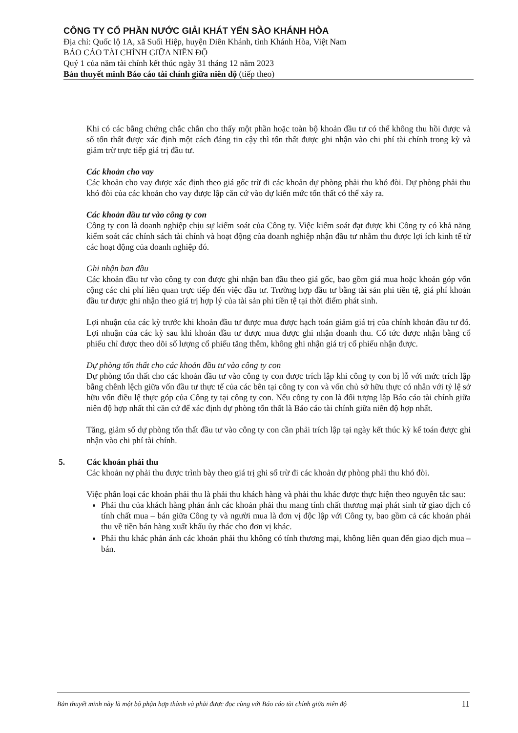CÔNG TY CỔ PHẦN NƯỚC GIẢI KHÁT YẾN SÀO KHÁNH HÒA
Địa chỉ: Quốc lộ 1A, xã Suối Hiệp, huyện Diên Khánh, tỉnh Khánh Hòa, Việt Nam
BÁO CÁO TÀI CHÍNH GIỮA NIÊN ĐỘ
Quý 1 của năm tài chính kết thúc ngày 31 tháng 12 năm 2023
Bản thuyết minh Báo cáo tài chính giữa niên độ (tiếp theo)
Khi có các bằng chứng chắc chắn cho thấy một phần hoặc toàn bộ khoản đầu tư có thể không thu hồi được và số tổn thất được xác định một cách đáng tin cậy thì tổn thất được ghi nhận vào chi phí tài chính trong kỳ và giảm trừ trực tiếp giá trị đầu tư.
Các khoản cho vay
Các khoản cho vay được xác định theo giá gốc trừ đi các khoản dự phòng phải thu khó đòi. Dự phòng phải thu khó đòi của các khoản cho vay được lập căn cứ vào dự kiến mức tổn thất có thể xảy ra.
Các khoản đầu tư vào công ty con
Công ty con là doanh nghiệp chịu sự kiểm soát của Công ty. Việc kiểm soát đạt được khi Công ty có khả năng kiểm soát các chính sách tài chính và hoạt động của doanh nghiệp nhận đầu tư nhằm thu được lợi ích kinh tế từ các hoạt động của doanh nghiệp đó.
Ghi nhận ban đầu
Các khoản đầu tư vào công ty con được ghi nhận ban đầu theo giá gốc, bao gồm giá mua hoặc khoản góp vốn cộng các chi phí liên quan trực tiếp đến việc đầu tư. Trường hợp đầu tư bằng tài sản phi tiền tệ, giá phí khoản đầu tư được ghi nhận theo giá trị hợp lý của tài sản phi tiền tệ tại thời điểm phát sinh.
Lợi nhuận của các kỳ trước khi khoản đầu tư được mua được hạch toán giảm giá trị của chính khoản đầu tư đó. Lợi nhuận của các kỳ sau khi khoản đầu tư được mua được ghi nhận doanh thu. Cổ tức được nhận bằng cổ phiếu chỉ được theo dõi số lượng cổ phiếu tăng thêm, không ghi nhận giá trị cổ phiếu nhận được.
Dự phòng tổn thất cho các khoản đầu tư vào công ty con
Dự phòng tổn thất cho các khoản đầu tư vào công ty con được trích lập khi công ty con bị lỗ với mức trích lập bằng chênh lệch giữa vốn đầu tư thực tế của các bên tại công ty con và vốn chủ sở hữu thực có nhân với tỷ lệ sở hữu vốn điều lệ thực góp của Công ty tại công ty con. Nếu công ty con là đối tượng lập Báo cáo tài chính giữa niên độ hợp nhất thì căn cứ để xác định dự phòng tổn thất là Báo cáo tài chính giữa niên độ hợp nhất.
Tăng, giảm số dự phòng tổn thất đầu tư vào công ty con cần phải trích lập tại ngày kết thúc kỳ kế toán được ghi nhận vào chi phí tài chính.
5. Các khoản phải thu
Các khoản nợ phải thu được trình bày theo giá trị ghi sổ trừ đi các khoản dự phòng phải thu khó đòi.
Việc phân loại các khoản phải thu là phải thu khách hàng và phải thu khác được thực hiện theo nguyên tắc sau:
Phải thu của khách hàng phản ánh các khoản phải thu mang tính chất thương mại phát sinh từ giao dịch có tính chất mua – bán giữa Công ty và người mua là đơn vị độc lập với Công ty, bao gồm cả các khoản phải thu về tiền bán hàng xuất khẩu ủy thác cho đơn vị khác.
Phải thu khác phản ánh các khoản phải thu không có tính thương mại, không liên quan đến giao dịch mua – bán.
Bản thuyết minh này là một bộ phận hợp thành và phải được đọc cùng với Báo cáo tài chính giữa niên độ 11